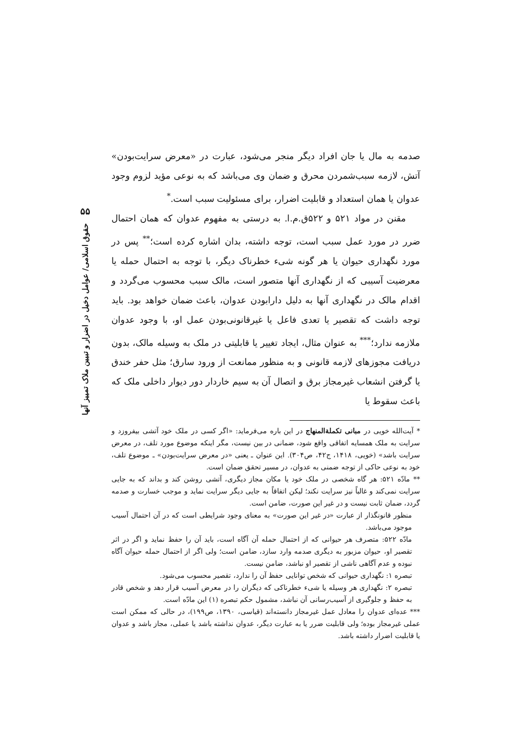۵۵
حقوق اسلامی/ عوامل دخیل در اضرار و تبیین ملاک تمییز آنها
صدمه به مال یا جان افراد دیگر منجر می‌شود، عبارت در «معرض سرایت‌بودن» آتش، لازمه سبب‌شمردن محرق و ضمان وی می‌باشد که به نوعی مؤید لزوم وجود عدوان یا همان استعداد و قابلیت اضرار، برای مسئولیت سبب است.<sup>*</sup>
مقنن در مواد ۵۲۱ و ۵۲۲ق.م.ا. به درستی به مفهوم عدوان که همان احتمال ضرر در مورد عمل سبب است، توجه داشته، بدان اشاره کرده است؛<sup>**</sup> پس در مورد نگهداری حیوان یا هر گونه شیء خطرناک دیگر، با توجه به احتمال حمله یا معرضیت آسیبی که از نگهداری آنها متصور است، مالک سبب محسوب می‌گردد و اقدام مالک در نگهداری آنها به دلیل دارابودن عدوان، باعث ضمان خواهد بود. باید توجه داشت که تقصیر یا تعدی فاعل یا غیرقانونی‌بودن عمل او، با وجود عدوان ملازمه ندارد؛<sup>***</sup> به عنوان مثال، ایجاد تغییر یا قابلیتی در ملک به وسیله مالک، بدون دریافت مجوزهای لازمه قانونی و به منظور ممانعت از ورود سارق؛ مثل حفر خندق یا گرفتن انشعاب غیرمجاز برق و اتصال آن به سیم خاردار دور دیوار داخلی ملک که باعث سقوط یا
* آیت‌الله خویی در مبانی تکملة‌المنهاج در این باره می‌فرماید: «اگر کسی در ملک خود آتشی بیفروزد و سرایت به ملک همسایه اتفاقی واقع شود، ضمانی در بین نیست، مگر اینکه موضوع مورد تلف، در معرض سرایت باشد» (خویی، ۱۴۱۸، ج۴۲، ص۳۰۴). این عنوان ـ یعنی «در معرض سرایت‌بودن» ـ موضوع تلف، خود به نوعی حاکی از توجه ضمنی به عدوان، در مسیر تحقق ضمان است.
** مادّه ۵۲۱: هر گاه شخصی در ملک خود یا مکان مجاز دیگری، آتشی روشن کند و بداند که به جایی سرایت نمی‌کند و غالباً نیز سرایت نکند؛ لیکن اتفاقاً به جایی دیگر سرایت نماید و موجب خسارت و صدمه گردد، ضمان ثابت نیست و در غیر این صورت، ضامن است.
منظور قانونگذار از عبارت «در غیر این صورت» به معنای وجود شرایطی است که در آن احتمال آسیب موجود می‌باشد.
مادّه ۵۲۲: متصرف هر حیوانی که از احتمال حمله آن آگاه است، باید آن را حفظ نماید و اگر در اثر تقصیر او، حیوان مزبور به دیگری صدمه وارد سازد، ضامن است؛ ولی اگر از احتمال حمله حیوان آگاه نبوده و عدم آگاهی ناشی از تقصیر او نباشد، ضامن نیست.
تبصره ۱: نگهداری حیوانی که شخص توانایی حفظ آن را ندارد، تقصیر محسوب می‌شود.
تبصره ۲: نگهداری هر وسیله یا شیء خطرناکی که دیگران را در معرض آسیب قرار دهد و شخص قادر به حفظ و جلوگیری از آسیب‌رسانی آن نباشد، مشمول حکم تبصره (۱) این مادّه است.
*** عده‌ای عدوان را معادل عمل غیرمجاز دانسته‌اند (قیاسی، ۱۳۹۰، ص۱۹۹)، در حالی که ممکن است عملی غیرمجاز بوده؛ ولی قابلیت ضرر یا به عبارت دیگر، عدوان نداشته باشد یا عملی، مجاز باشد و عدوان یا قابلیت اضرار داشته باشد.